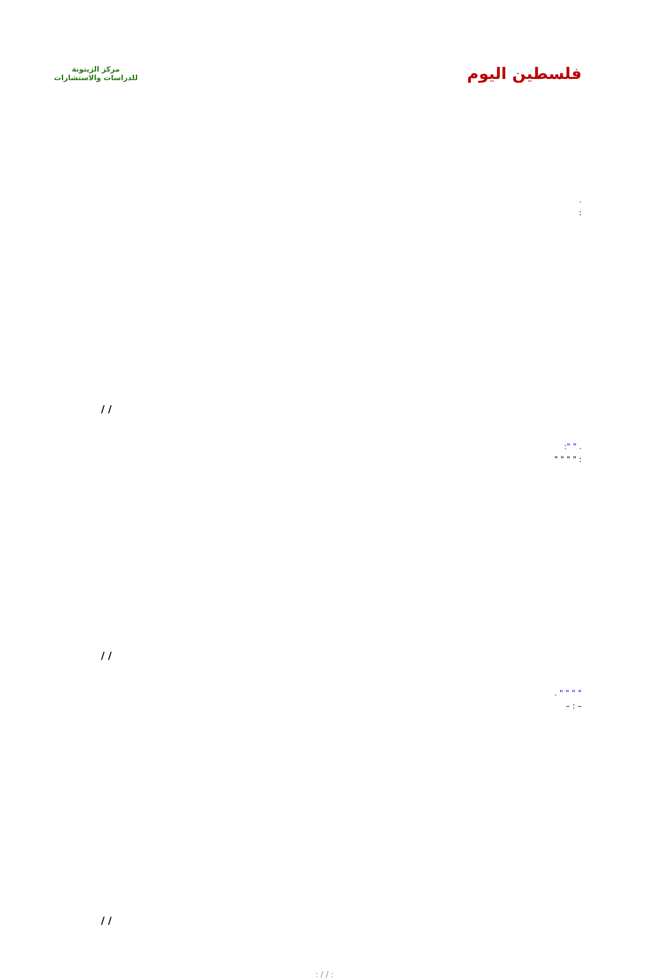مركز الزيتونة
للدراسات والاستشارات
فلسطين اليوم
.
:
/ /
. " ":
: " " " "
/ /
" " " " .
– : –
/ /
: / / :